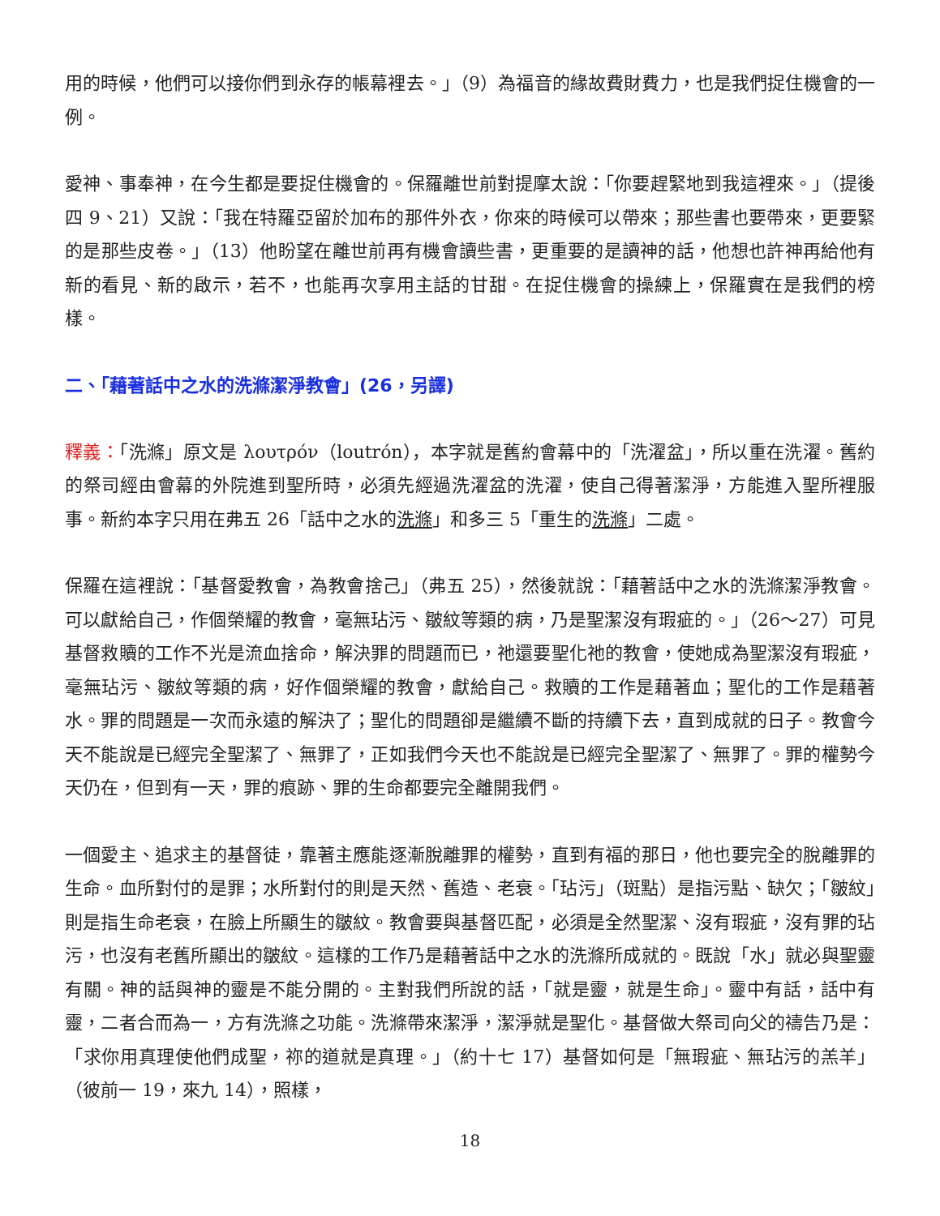用的時候，他們可以接你們到永存的帳幕裡去。」（9）為福音的緣故費財費力，也是我們捉住機會的一例。
愛神、事奉神，在今生都是要捉住機會的。保羅離世前對提摩太說：「你要趕緊地到我這裡來。」（提後四 9、21）又說：「我在特羅亞留於加布的那件外衣，你來的時候可以帶來；那些書也要帶來，更要緊的是那些皮卷。」（13）他盼望在離世前再有機會讀些書，更重要的是讀神的話，他想也許神再給他有新的看見、新的啟示，若不，也能再次享用主話的甘甜。在捉住機會的操練上，保羅實在是我們的榜樣。
二、「藉著話中之水的洗滌潔淨教會」(26，另譯)
釋義：「洗滌」原文是 λουτρόν（loutrón），本字就是舊約會幕中的「洗濯盆」，所以重在洗濯。舊約的祭司經由會幕的外院進到聖所時，必須先經過洗濯盆的洗濯，使自己得著潔淨，方能進入聖所裡服事。新約本字只用在弗五 26「話中之水的洗滌」和多三 5「重生的洗滌」二處。
保羅在這裡說：「基督愛教會，為教會捨己」（弗五 25），然後就說：「藉著話中之水的洗滌潔淨教會。可以獻給自己，作個榮耀的教會，毫無玷污、皺紋等類的病，乃是聖潔沒有瑕疵的。」（26～27）可見基督救贖的工作不光是流血捨命，解決罪的問題而已，祂還要聖化祂的教會，使她成為聖潔沒有瑕疵，毫無玷污、皺紋等類的病，好作個榮耀的教會，獻給自己。救贖的工作是藉著血；聖化的工作是藉著水。罪的問題是一次而永遠的解決了；聖化的問題卻是繼續不斷的持續下去，直到成就的日子。教會今天不能說是已經完全聖潔了、無罪了，正如我們今天也不能說是已經完全聖潔了、無罪了。罪的權勢今天仍在，但到有一天，罪的痕跡、罪的生命都要完全離開我們。
一個愛主、追求主的基督徒，靠著主應能逐漸脫離罪的權勢，直到有福的那日，他也要完全的脫離罪的生命。血所對付的是罪；水所對付的則是天然、舊造、老衰。「玷污」（斑點）是指污點、缺欠；「皺紋」則是指生命老衰，在臉上所顯生的皺紋。教會要與基督匹配，必須是全然聖潔、沒有瑕疵，沒有罪的玷污，也沒有老舊所顯出的皺紋。這樣的工作乃是藉著話中之水的洗滌所成就的。既說「水」就必與聖靈有關。神的話與神的靈是不能分開的。主對我們所說的話，「就是靈，就是生命」。靈中有話，話中有靈，二者合而為一，方有洗滌之功能。洗滌帶來潔淨，潔淨就是聖化。基督做大祭司向父的禱告乃是：「求你用真理使他們成聖，祢的道就是真理。」（約十七 17）基督如何是「無瑕疵、無玷污的羔羊」（彼前一 19，來九 14），照樣，
18